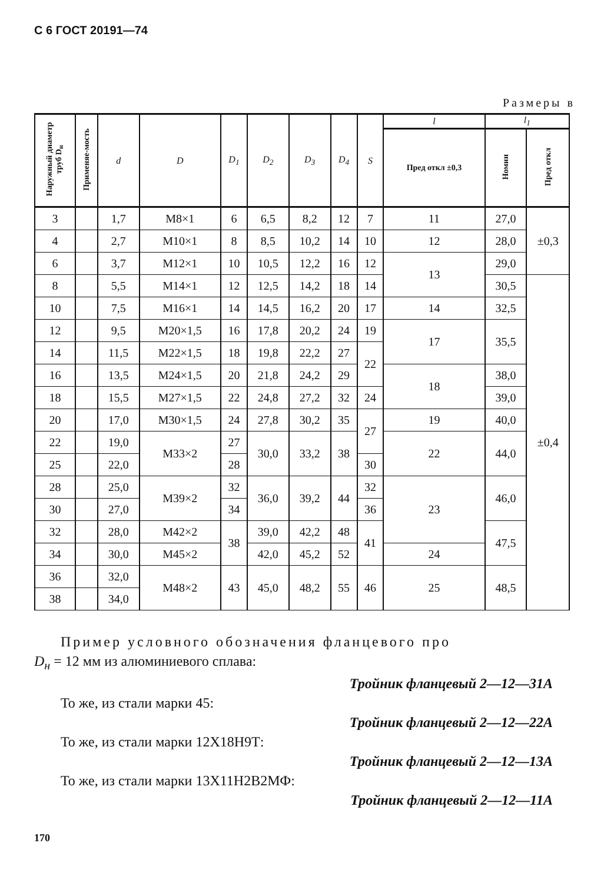С 6 ГОСТ 20191—74
Размеры в
| Наружный диаметр труб D<sub>н</sub> | Применяе-мость | d | D | D<sub>1</sub> | D<sub>2</sub> | D<sub>3</sub> | D<sub>4</sub> | S | l | l<sub>1</sub> | |
| --- | --- | --- | --- | --- | --- | --- | --- | --- | --- | --- | --- |
| | | | | | | | | | Пред откл ±0,3 | Номин | Пред откл |
| 3 | | 1,7 | M8×1 | 6 | 6,5 | 8,2 | 12 | 7 | 11 | 27,0 | ±0,3 |
| 4 | | 2,7 | M10×1 | 8 | 8,5 | 10,2 | 14 | 10 | 12 | 28,0 | |
| 6 | | 3,7 | M12×1 | 10 | 10,5 | 12,2 | 16 | 12 | 13 | 29,0 | |
| 8 | | 5,5 | M14×1 | 12 | 12,5 | 14,2 | 18 | 14 | | 30,5 | ±0,4 |
| 10 | | 7,5 | M16×1 | 14 | 14,5 | 16,2 | 20 | 17 | 14 | 32,5 | |
| 12 | | 9,5 | M20×1,5 | 16 | 17,8 | 20,2 | 24 | 19 | 17 | 35,5 | |
| 14 | | 11,5 | M22×1,5 | 18 | 19,8 | 22,2 | 27 | 22 | | | |
| 16 | | 13,5 | M24×1,5 | 20 | 21,8 | 24,2 | 29 | | 18 | 38,0 | |
| 18 | | 15,5 | M27×1,5 | 22 | 24,8 | 27,2 | 32 | 24 | | 39,0 | |
| 20 | | 17,0 | M30×1,5 | 24 | 27,8 | 30,2 | 35 | 27 | 19 | 40,0 | |
| 22 | | 19,0 | M33×2 | 27 | 30,0 | 33,2 | 38 | | 22 | 44,0 | |
| 25 | | 22,0 | | 28 | | | | 30 | | | |
| 28 | | 25,0 | M39×2 | 32 | 36,0 | 39,2 | 44 | 32 | 23 | 46,0 | |
| 30 | | 27,0 | | 34 | | | | 36 | | | |
| 32 | | 28,0 | M42×2 | 38 | 39,0 | 42,2 | 48 | 41 | | 47,5 | |
| 34 | | 30,0 | M45×2 | | 42,0 | 45,2 | 52 | | 24 | | |
| 36 | | 32,0 | M48×2 | 43 | 45,0 | 48,2 | 55 | 46 | 25 | 48,5 | |
| 38 | | 34,0 | | | | | | | | | |
Пример условного обозначения фланцевого про
D<sub>н</sub> = 12 мм из алюминиевого сплава:
Тройник фланцевый 2—12—31А
То же, из стали марки 45:
Тройник фланцевый 2—12—22А
То же, из стали марки 12Х18Н9Т:
Тройник фланцевый 2—12—13А
То же, из стали марки 13Х11Н2В2МФ:
Тройник фланцевый 2—12—11А
170